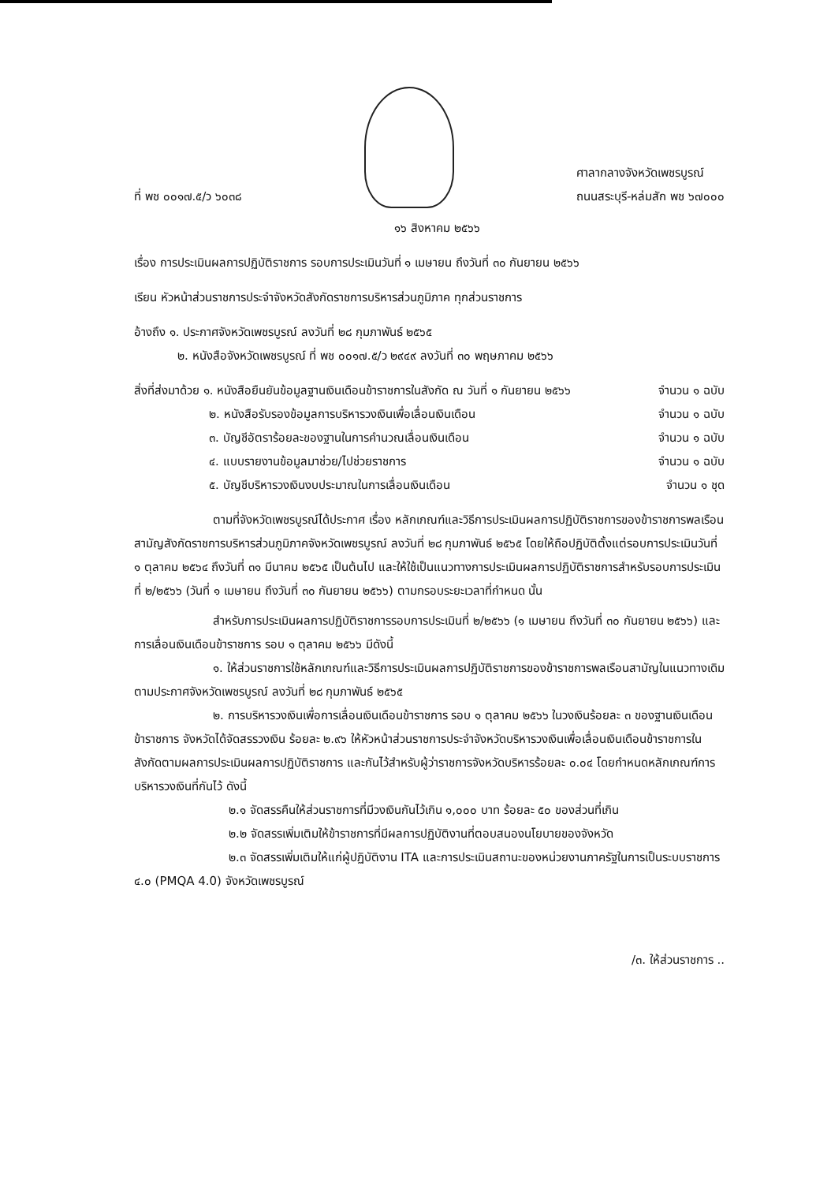ที่ พช ๐๐๑๗.๕/ว ๖๐๓๘
ศาลากลางจังหวัดเพชรบูรณ์
ถนนสระบุรี-หล่มสัก พช ๖๗๐๐๐
๑๖ สิงหาคม ๒๕๖๖
เรื่อง การประเมินผลการปฏิบัติราชการ รอบการประเมินวันที่ ๑ เมษายน ถึงวันที่ ๓๐ กันยายน ๒๕๖๖
เรียน หัวหน้าส่วนราชการประจำจังหวัดสังกัดราชการบริหารส่วนภูมิภาค ทุกส่วนราชการ
อ้างถึง ๑. ประกาศจังหวัดเพชรบูรณ์ ลงวันที่ ๒๘ กุมภาพันธ์ ๒๕๖๕
๒. หนังสือจังหวัดเพชรบูรณ์ ที่ พช ๐๐๑๗.๕/ว ๒๙๔๙ ลงวันที่ ๓๐ พฤษภาคม ๒๕๖๖
สิ่งที่ส่งมาด้วย ๑. หนังสือยืนยันข้อมูลฐานเงินเดือนข้าราชการในสังกัด ณ วันที่ ๑ กันยายน ๒๕๖๖ จำนวน ๑ ฉบับ
๒. หนังสือรับรองข้อมูลการบริหารวงเงินเพื่อเลื่อนเงินเดือน จำนวน ๑ ฉบับ
๓. บัญชีอัตราร้อยละของฐานในการคำนวณเลื่อนเงินเดือน จำนวน ๑ ฉบับ
๔. แบบรายงานข้อมูลมาช่วย/ไปช่วยราชการ จำนวน ๑ ฉบับ
๕. บัญชีบริหารวงเงินงบประมาณในการเลื่อนเงินเดือน จำนวน ๑ ชุด
ตามที่จังหวัดเพชรบูรณ์ได้ประกาศ เรื่อง หลักเกณฑ์และวิธีการประเมินผลการปฏิบัติราชการของข้าราชการพลเรือนสามัญสังกัดราชการบริหารส่วนภูมิภาคจังหวัดเพชรบูรณ์ ลงวันที่ ๒๘ กุมภาพันธ์ ๒๕๖๕ โดยให้ถือปฏิบัติตั้งแต่รอบการประเมินวันที่ ๑ ตุลาคม ๒๕๖๔ ถึงวันที่ ๓๑ มีนาคม ๒๕๖๕ เป็นต้นไป และให้ใช้เป็นแนวทางการประเมินผลการปฏิบัติราชการสำหรับรอบการประเมินที่ ๒/๒๕๖๖ (วันที่ ๑ เมษายน ถึงวันที่ ๓๐ กันยายน ๒๕๖๖) ตามกรอบระยะเวลาที่กำหนด นั้น
สำหรับการประเมินผลการปฏิบัติราชการรอบการประเมินที่ ๒/๒๕๖๖ (๑ เมษายน ถึงวันที่ ๓๐ กันยายน ๒๕๖๖) และการเลื่อนเงินเดือนข้าราชการ รอบ ๑ ตุลาคม ๒๕๖๖ มีดังนี้
๑. ให้ส่วนราชการใช้หลักเกณฑ์และวิธีการประเมินผลการปฏิบัติราชการของข้าราชการพลเรือนสามัญในแนวทางเดิมตามประกาศจังหวัดเพชรบูรณ์ ลงวันที่ ๒๘ กุมภาพันธ์ ๒๕๖๕
๒. การบริหารวงเงินเพื่อการเลื่อนเงินเดือนข้าราชการ รอบ ๑ ตุลาคม ๒๕๖๖ ในวงเงินร้อยละ ๓ ของฐานเงินเดือนข้าราชการ จังหวัดได้จัดสรรวงเงิน ร้อยละ ๒.๙๖ ให้หัวหน้าส่วนราชการประจำจังหวัดบริหารวงเงินเพื่อเลื่อนเงินเดือนข้าราชการในสังกัดตามผลการประเมินผลการปฏิบัติราชการ และกันไว้สำหรับผู้ว่าราชการจังหวัดบริหารร้อยละ ๐.๐๔ โดยกำหนดหลักเกณฑ์การบริหารวงเงินที่กันไว้ ดังนี้
๒.๑ จัดสรรคืนให้ส่วนราชการที่มีวงเงินกันไว้เกิน ๑,๐๐๐ บาท ร้อยละ ๕๐ ของส่วนที่เกิน
๒.๒ จัดสรรเพิ่มเติมให้ข้าราชการที่มีผลการปฏิบัติงานที่ตอบสนองนโยบายของจังหวัด
๒.๓ จัดสรรเพิ่มเติมให้แก่ผู้ปฏิบัติงาน ITA และการประเมินสถานะของหน่วยงานภาครัฐในการเป็นระบบราชการ ๔.๐ (PMQA 4.0) จังหวัดเพชรบูรณ์
/๓. ให้ส่วนราชการ ..